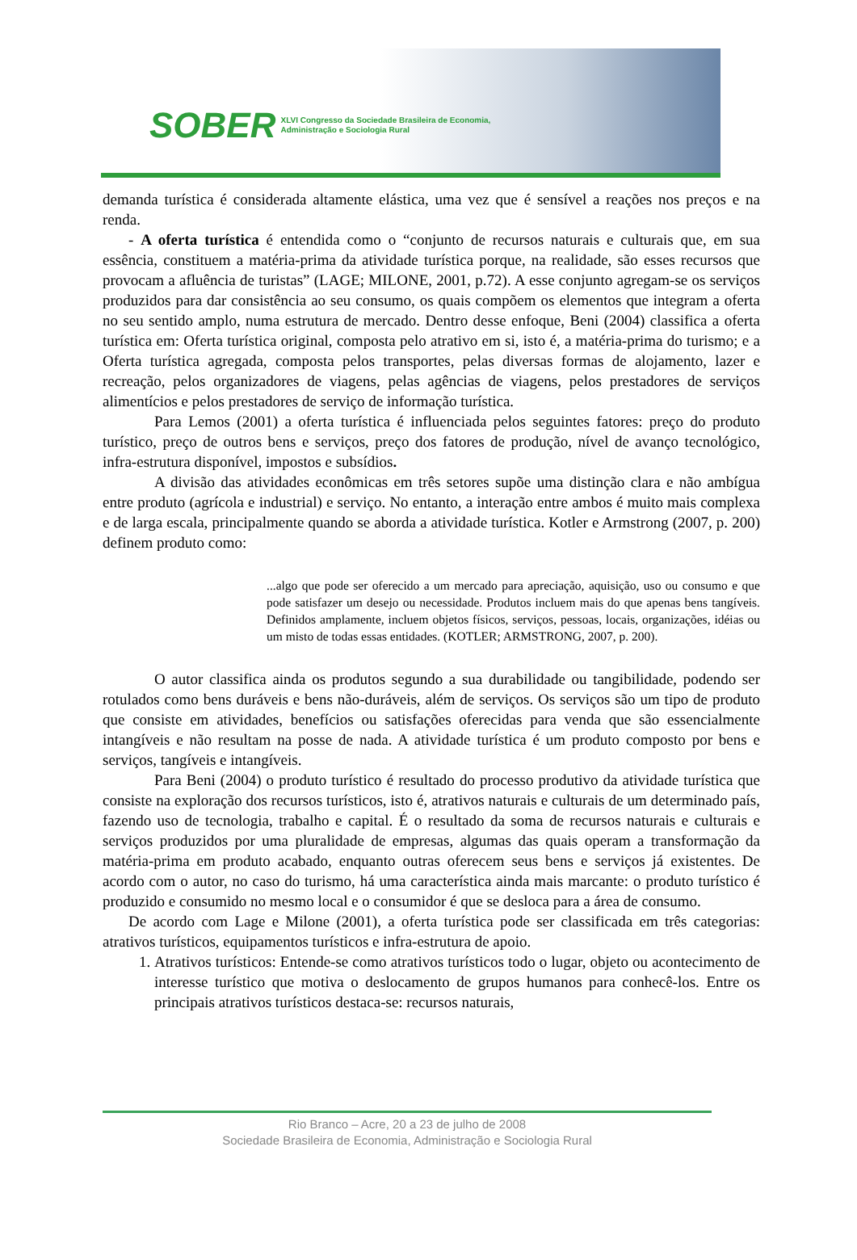SOBER XLVI Congresso da Sociedade Brasileira de Economia,
Administração e Sociologia Rural
demanda turística é considerada altamente elástica, uma vez que é sensível a reações nos preços e na renda.
- A oferta turística é entendida como o “conjunto de recursos naturais e culturais que, em sua essência, constituem a matéria-prima da atividade turística porque, na realidade, são esses recursos que provocam a afluência de turistas” (LAGE; MILONE, 2001, p.72). A esse conjunto agregam-se os serviços produzidos para dar consistência ao seu consumo, os quais compõem os elementos que integram a oferta no seu sentido amplo, numa estrutura de mercado. Dentro desse enfoque, Beni (2004) classifica a oferta turística em: Oferta turística original, composta pelo atrativo em si, isto é, a matéria-prima do turismo; e a Oferta turística agregada, composta pelos transportes, pelas diversas formas de alojamento, lazer e recreação, pelos organizadores de viagens, pelas agências de viagens, pelos prestadores de serviços alimentícios e pelos prestadores de serviço de informação turística.
Para Lemos (2001) a oferta turística é influenciada pelos seguintes fatores: preço do produto turístico, preço de outros bens e serviços, preço dos fatores de produção, nível de avanço tecnológico, infra-estrutura disponível, impostos e subsídios.
A divisão das atividades econômicas em três setores supõe uma distinção clara e não ambígua entre produto (agrícola e industrial) e serviço. No entanto, a interação entre ambos é muito mais complexa e de larga escala, principalmente quando se aborda a atividade turística. Kotler e Armstrong (2007, p. 200) definem produto como:
...algo que pode ser oferecido a um mercado para apreciação, aquisição, uso ou consumo e que pode satisfazer um desejo ou necessidade. Produtos incluem mais do que apenas bens tangíveis. Definidos amplamente, incluem objetos físicos, serviços, pessoas, locais, organizações, idéias ou um misto de todas essas entidades. (KOTLER; ARMSTRONG, 2007, p. 200).
O autor classifica ainda os produtos segundo a sua durabilidade ou tangibilidade, podendo ser rotulados como bens duráveis e bens não-duráveis, além de serviços. Os serviços são um tipo de produto que consiste em atividades, benefícios ou satisfações oferecidas para venda que são essencialmente intangíveis e não resultam na posse de nada. A atividade turística é um produto composto por bens e serviços, tangíveis e intangíveis.
Para Beni (2004) o produto turístico é resultado do processo produtivo da atividade turística que consiste na exploração dos recursos turísticos, isto é, atrativos naturais e culturais de um determinado país, fazendo uso de tecnologia, trabalho e capital. É o resultado da soma de recursos naturais e culturais e serviços produzidos por uma pluralidade de empresas, algumas das quais operam a transformação da matéria-prima em produto acabado, enquanto outras oferecem seus bens e serviços já existentes. De acordo com o autor, no caso do turismo, há uma característica ainda mais marcante: o produto turístico é produzido e consumido no mesmo local e o consumidor é que se desloca para a área de consumo.
De acordo com Lage e Milone (2001), a oferta turística pode ser classificada em três categorias: atrativos turísticos, equipamentos turísticos e infra-estrutura de apoio.
1. Atrativos turísticos: Entende-se como atrativos turísticos todo o lugar, objeto ou acontecimento de interesse turístico que motiva o deslocamento de grupos humanos para conhecê-los. Entre os principais atrativos turísticos destaca-se: recursos naturais,
Rio Branco – Acre, 20 a 23 de julho de 2008
Sociedade Brasileira de Economia, Administração e Sociologia Rural